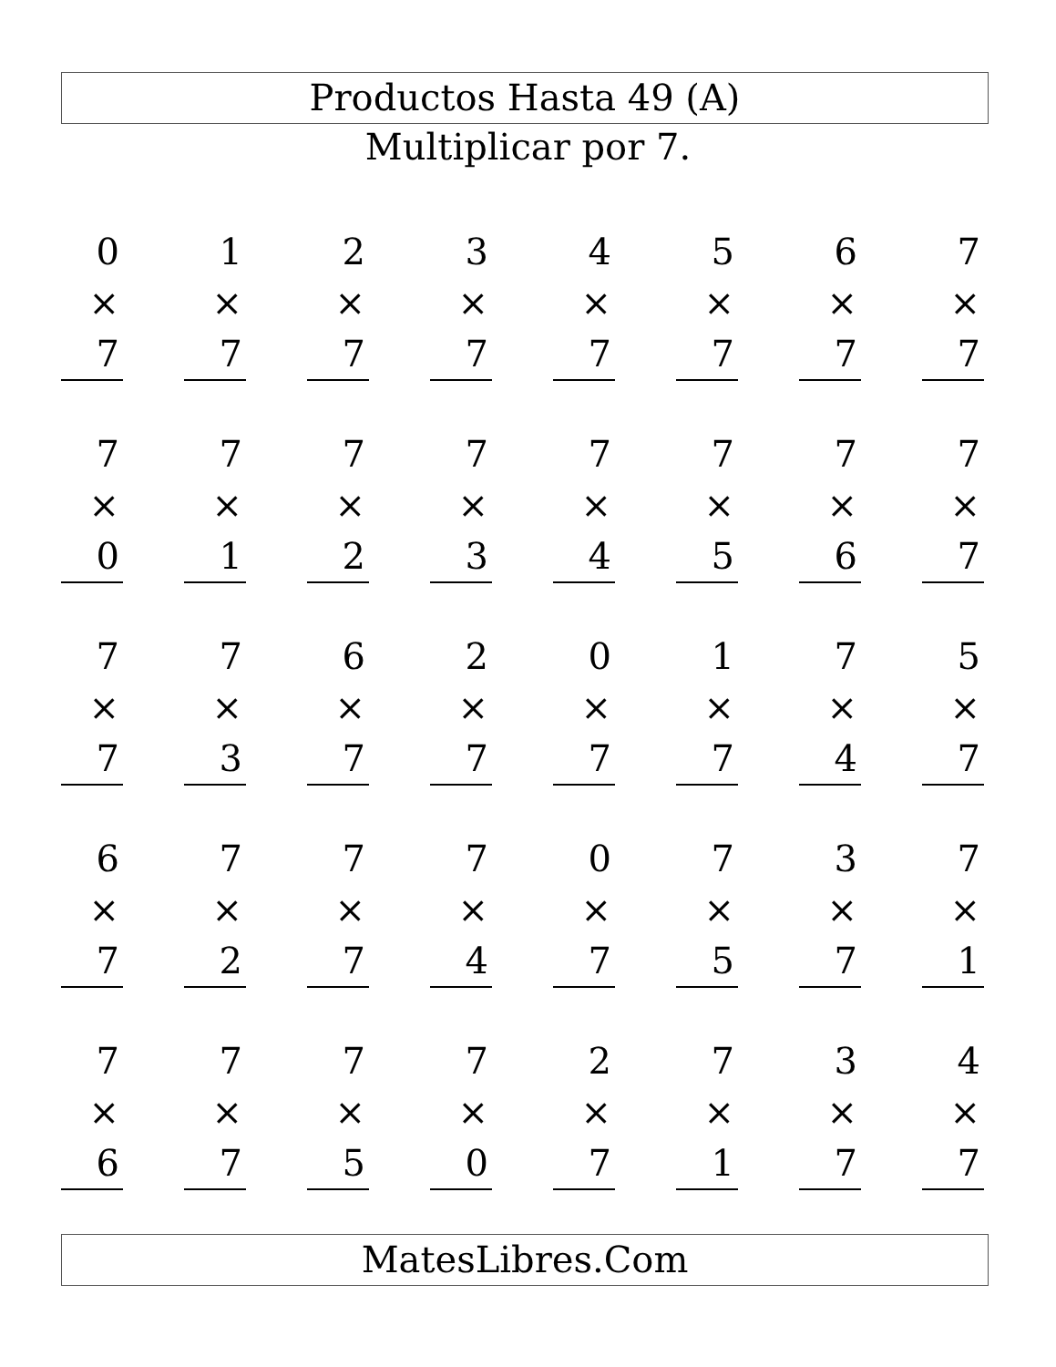Productos Hasta 49 (A)
Multiplicar por 7.
| 0 × 7 | | 1 × 7 | | 2 × 7 | | 3 × 7 | | 4 × 7 | | 5 × 7 | | 6 × 7 | | 7 × 7 |
| 7 × 0 | | 7 × 1 | | 7 × 2 | | 7 × 3 | | 7 × 4 | | 7 × 5 | | 7 × 6 | | 7 × 7 |
| 7 × 7 | | 7 × 3 | | 6 × 7 | | 2 × 7 | | 0 × 7 | | 1 × 7 | | 7 × 4 | | 5 × 7 |
| 6 × 7 | | 7 × 2 | | 7 × 7 | | 7 × 4 | | 0 × 7 | | 7 × 5 | | 3 × 7 | | 7 × 1 |
| 7 × 6 | | 7 × 7 | | 7 × 5 | | 7 × 0 | | 2 × 7 | | 7 × 1 | | 3 × 7 | | 4 × 7 |
MatesLibres.Com